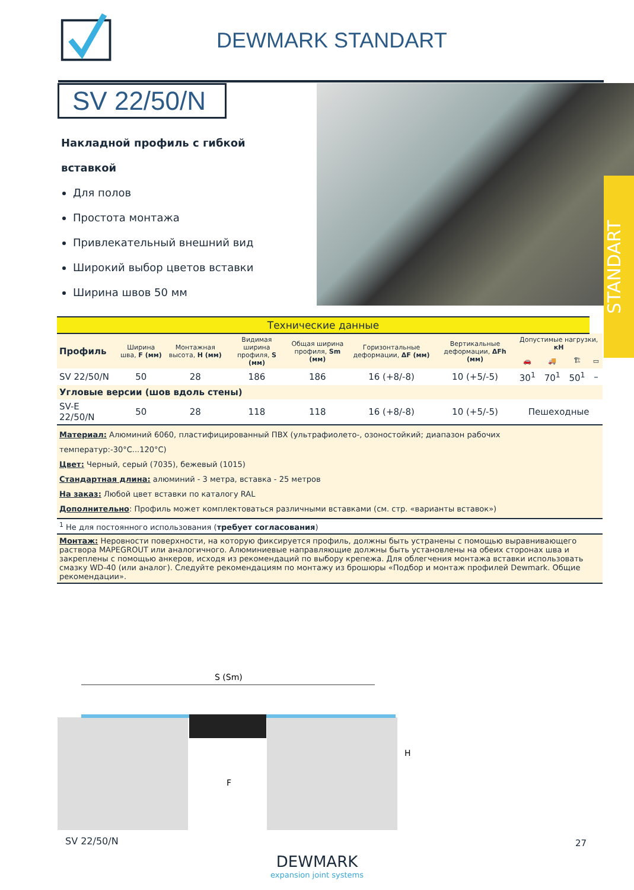DEWMARK STANDART
SV 22/50/N
Накладной профиль с гибкой вставкой
Для полов
Простота монтажа
Привлекательный внешний вид
Широкий выбор цветов вставки
Ширина швов 50 мм
STANDART
| Технические данные | | | | | | | | | | |
| --- | --- | --- | --- | --- | --- | --- | --- | --- | --- | --- |
| Профиль | Ширина шва, F (мм) | Монтажная высота, H (мм) | Видимая ширина профиля, S (мм) | Общая ширина профиля, Sm (мм) | Горизонтальные деформации, ΔF (мм) | Вертикальные деформации, ΔFh (мм) | Допустимые нагрузки, кН | | | |
| | | | | | | | 🚗 | 🚚 | 🏗 | ▭ |
| SV 22/50/N | 50 | 28 | 186 | 186 | 16 (+8/-8) | 10 (+5/-5) | 30<sup>1</sup> | 70<sup>1</sup> | 50<sup>1</sup> | – |
| Угловые версии (шов вдоль стены) | | | | | | | | | | |
| SV-E 22/50/N | 50 | 28 | 118 | 118 | 16 (+8/-8) | 10 (+5/-5) | Пешеходные | | | |
| Материал: Алюминий 6060, пластифицированный ПВХ (ультрафиолето-, озоностойкий; диапазон рабочих температур:-30°C...120°C) Цвет: Черный, серый (7035), бежевый (1015) Стандартная длина: алюминий - 3 метра, вставка - 25 метров На заказ: Любой цвет вставки по каталогу RAL Дополнительно : Профиль может комплектоваться различными вставками (см. стр. «варианты вставок») | | | | | | | | | | |
| <sup>1</sup> Не для постоянного использования ( требует согласования ) | | | | | | | | | | |
| Монтаж: Неровности поверхности, на которую фиксируется профиль, должны быть устранены с помощью выравнивающего раствора MAPEGROUT или аналогичного. Алюминиевые направляющие должны быть установлены на обеих сторонах шва и закреплены с помощью анкеров, исходя из рекомендаций по выбору крепежа. Для облегчения монтажа вставки использовать смазку WD-40 (или аналог). Следуйте рекомендациям по монтажу из брошюры «Подбор и монтаж профилей Dewmark. Общие рекомендации». | | | | | | | | | | |
S (Sm)
F
H
SV 22/50/N
DEWMARK
expansion joint systems
27